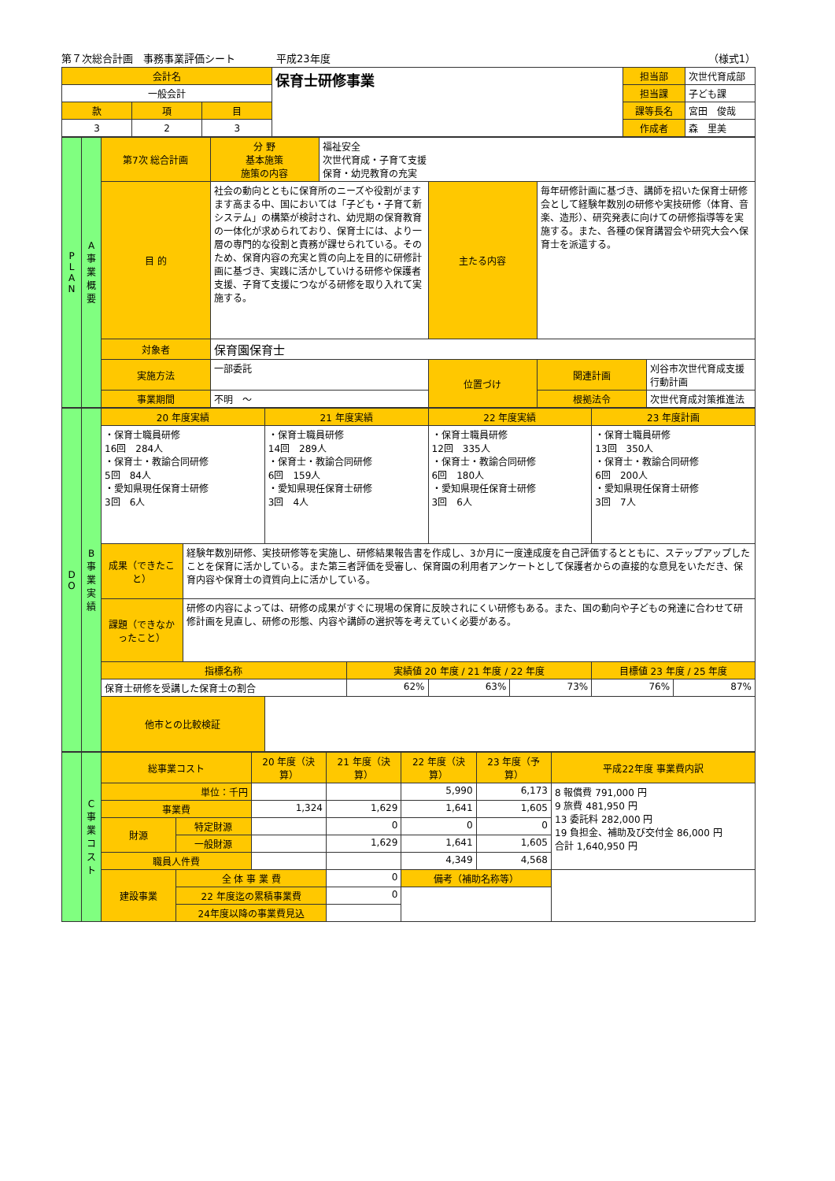第７次総合計画　事務事業評価シート　　　　平成23年度 （様式1）
| 会計名 | | | 保育士研修事業 | 担当部 | 次世代育成部 |
| 一般会計 | | | | 担当課 | 子ども課 |
| 款 | 項 | 目 | | 課等長名 | 宮田 俊哉 |
| 3 | 2 | 3 | | 作成者 | 森 里美 |
| P L A N | A 事業概要 | 第7次 総合計画 | 分 野 基本施策 施策の内容 | 福祉安全 次世代育成・子育て支援 保育・幼児教育の充実 | | | |
| | | 目 的 | 社会の動向とともに保育所のニーズや役割がますます高まる中、国においては「子ども・子育て新システム」の構築が検討され、幼児期の保育教育の一体化が求められており、保育士には、より一層の専門的な役割と責務が課せられている。そのため、保育内容の充実と質の向上を目的に研修計画に基づき、実践に活かしていける研修や保護者支援、子育て支援につながる研修を取り入れて実施する。 | | 主たる内容 | 毎年研修計画に基づき、講師を招いた保育士研修会として経験年数別の研修や実技研修（体育、音楽、造形）、研究発表に向けての研修指導等を実施する。また、各種の保育講習会や研究大会へ保育士を派遣する。 | |
| | | 対象者 | 保育園保育士 | | | | |
| | | 実施方法 | 一部委託 | | 位置づけ | 関連計画 | 刈谷市次世代育成支援行動計画 |
| | | 事業期間 | 不明 ～ | | | 根拠法令 | 次世代育成対策推進法 |
| D O | B 事業実績 | 20 年度実績 | | 21 年度実績 | | 22 年度実績 | | 23 年度計画 | |
| | | ・保育士職員研修 16回 284人 ・保育士・教諭合同研修 5回 84人 ・愛知県現任保育士研修 3回 6人 | | ・保育士職員研修 14回 289人 ・保育士・教諭合同研修 6回 159人 ・愛知県現任保育士研修 3回 4人 | | ・保育士職員研修 12回 335人 ・保育士・教諭合同研修 6回 180人 ・愛知県現任保育士研修 3回 6人 | | ・保育士職員研修 13回 350人 ・保育士・教諭合同研修 6回 200人 ・愛知県現任保育士研修 3回 7人 | |
| | | 成果（できたこと） | 経験年数別研修、実技研修等を実施し、研修結果報告書を作成し、3か月に一度達成度を自己評価するとともに、ステップアップしたことを保育に活かしている。また第三者評価を受審し、保育園の利用者アンケートとして保護者からの直接的な意見をいただき、保育内容や保育士の資質向上に活かしている。 | | | | | | |
| | | 課題（できなかったこと） | 研修の内容によっては、研修の成果がすぐに現場の保育に反映されにくい研修もある。また、国の動向や子どもの発達に合わせて研修計画を見直し、研修の形態、内容や講師の選択等を考えていく必要がある。 | | | | | | |
| | | 指標名称 | | | 実績値 20 年度 / 21 年度 / 22 年度 | | | 目標値 23 年度 / 25 年度 | |
| | | 保育士研修を受講した保育士の割合 | | | 62% | 63% | 73% | 76% | 87% |
| | | 他市との比較検証 | | | | | | | |
| | C 事業コスト | 総事業コスト | | 20 年度（決算） | 21 年度（決算） | 22 年度（決算） | 23 年度（予算） | 平成22年度 事業費内訳 |
| | | 単位：千円 | | | | 5,990 | 6,173 | 8 報償費 791,000 円 9 旅費 481,950 円 13 委託料 282,000 円 19 負担金、補助及び交付金 86,000 円 合計 1,640,950 円 |
| | | 事業費 | | 1,324 | 1,629 | 1,641 | 1,605 | |
| | | 財源 | 特定財源 | | 0 | 0 | 0 | |
| | | | 一般財源 | | 1,629 | 1,641 | 1,605 | |
| | | 職員人件費 | | | | 4,349 | 4,568 | |
| | | 建設事業 | 全 体 事 業 費 | | 0 | 備考（補助名称等） | | |
| | | | 22 年度迄の累積事業費 | | 0 | | | |
| | | | 24年度以降の事業費見込 | | | | | |